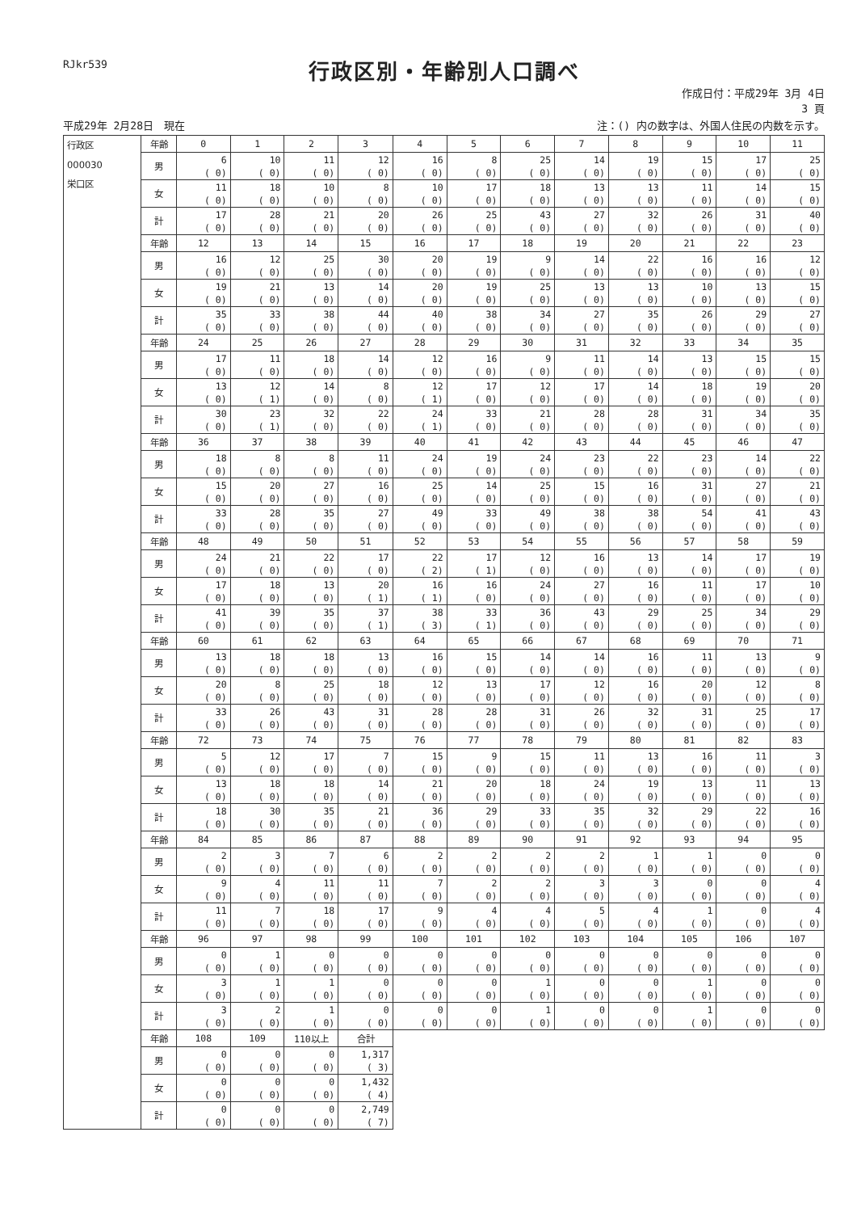RJkr539
行政区別・年齢別人口調べ
作成日付：平成29年 3月 4日
3 頁
平成29年 2月28日　現在 注：() 内の数字は、外国人住民の内数を示す。
| 行政区 000030 栄口区 | 年齢 | 0 | 1 | 2 | 3 | 4 | 5 | 6 | 7 | 8 | 9 | 10 | 11 |
| | 男 | 6 ( 0) | 10 ( 0) | 11 ( 0) | 12 ( 0) | 16 ( 0) | 8 ( 0) | 25 ( 0) | 14 ( 0) | 19 ( 0) | 15 ( 0) | 17 ( 0) | 25 ( 0) |
| | 女 | 11 ( 0) | 18 ( 0) | 10 ( 0) | 8 ( 0) | 10 ( 0) | 17 ( 0) | 18 ( 0) | 13 ( 0) | 13 ( 0) | 11 ( 0) | 14 ( 0) | 15 ( 0) |
| | 計 | 17 ( 0) | 28 ( 0) | 21 ( 0) | 20 ( 0) | 26 ( 0) | 25 ( 0) | 43 ( 0) | 27 ( 0) | 32 ( 0) | 26 ( 0) | 31 ( 0) | 40 ( 0) |
| | 年齢 | 12 | 13 | 14 | 15 | 16 | 17 | 18 | 19 | 20 | 21 | 22 | 23 |
| | 男 | 16 ( 0) | 12 ( 0) | 25 ( 0) | 30 ( 0) | 20 ( 0) | 19 ( 0) | 9 ( 0) | 14 ( 0) | 22 ( 0) | 16 ( 0) | 16 ( 0) | 12 ( 0) |
| | 女 | 19 ( 0) | 21 ( 0) | 13 ( 0) | 14 ( 0) | 20 ( 0) | 19 ( 0) | 25 ( 0) | 13 ( 0) | 13 ( 0) | 10 ( 0) | 13 ( 0) | 15 ( 0) |
| | 計 | 35 ( 0) | 33 ( 0) | 38 ( 0) | 44 ( 0) | 40 ( 0) | 38 ( 0) | 34 ( 0) | 27 ( 0) | 35 ( 0) | 26 ( 0) | 29 ( 0) | 27 ( 0) |
| | 年齢 | 24 | 25 | 26 | 27 | 28 | 29 | 30 | 31 | 32 | 33 | 34 | 35 |
| | 男 | 17 ( 0) | 11 ( 0) | 18 ( 0) | 14 ( 0) | 12 ( 0) | 16 ( 0) | 9 ( 0) | 11 ( 0) | 14 ( 0) | 13 ( 0) | 15 ( 0) | 15 ( 0) |
| | 女 | 13 ( 0) | 12 ( 1) | 14 ( 0) | 8 ( 0) | 12 ( 1) | 17 ( 0) | 12 ( 0) | 17 ( 0) | 14 ( 0) | 18 ( 0) | 19 ( 0) | 20 ( 0) |
| | 計 | 30 ( 0) | 23 ( 1) | 32 ( 0) | 22 ( 0) | 24 ( 1) | 33 ( 0) | 21 ( 0) | 28 ( 0) | 28 ( 0) | 31 ( 0) | 34 ( 0) | 35 ( 0) |
| | 年齢 | 36 | 37 | 38 | 39 | 40 | 41 | 42 | 43 | 44 | 45 | 46 | 47 |
| | 男 | 18 ( 0) | 8 ( 0) | 8 ( 0) | 11 ( 0) | 24 ( 0) | 19 ( 0) | 24 ( 0) | 23 ( 0) | 22 ( 0) | 23 ( 0) | 14 ( 0) | 22 ( 0) |
| | 女 | 15 ( 0) | 20 ( 0) | 27 ( 0) | 16 ( 0) | 25 ( 0) | 14 ( 0) | 25 ( 0) | 15 ( 0) | 16 ( 0) | 31 ( 0) | 27 ( 0) | 21 ( 0) |
| | 計 | 33 ( 0) | 28 ( 0) | 35 ( 0) | 27 ( 0) | 49 ( 0) | 33 ( 0) | 49 ( 0) | 38 ( 0) | 38 ( 0) | 54 ( 0) | 41 ( 0) | 43 ( 0) |
| | 年齢 | 48 | 49 | 50 | 51 | 52 | 53 | 54 | 55 | 56 | 57 | 58 | 59 |
| | 男 | 24 ( 0) | 21 ( 0) | 22 ( 0) | 17 ( 0) | 22 ( 2) | 17 ( 1) | 12 ( 0) | 16 ( 0) | 13 ( 0) | 14 ( 0) | 17 ( 0) | 19 ( 0) |
| | 女 | 17 ( 0) | 18 ( 0) | 13 ( 0) | 20 ( 1) | 16 ( 1) | 16 ( 0) | 24 ( 0) | 27 ( 0) | 16 ( 0) | 11 ( 0) | 17 ( 0) | 10 ( 0) |
| | 計 | 41 ( 0) | 39 ( 0) | 35 ( 0) | 37 ( 1) | 38 ( 3) | 33 ( 1) | 36 ( 0) | 43 ( 0) | 29 ( 0) | 25 ( 0) | 34 ( 0) | 29 ( 0) |
| | 年齢 | 60 | 61 | 62 | 63 | 64 | 65 | 66 | 67 | 68 | 69 | 70 | 71 |
| | 男 | 13 ( 0) | 18 ( 0) | 18 ( 0) | 13 ( 0) | 16 ( 0) | 15 ( 0) | 14 ( 0) | 14 ( 0) | 16 ( 0) | 11 ( 0) | 13 ( 0) | 9 ( 0) |
| | 女 | 20 ( 0) | 8 ( 0) | 25 ( 0) | 18 ( 0) | 12 ( 0) | 13 ( 0) | 17 ( 0) | 12 ( 0) | 16 ( 0) | 20 ( 0) | 12 ( 0) | 8 ( 0) |
| | 計 | 33 ( 0) | 26 ( 0) | 43 ( 0) | 31 ( 0) | 28 ( 0) | 28 ( 0) | 31 ( 0) | 26 ( 0) | 32 ( 0) | 31 ( 0) | 25 ( 0) | 17 ( 0) |
| | 年齢 | 72 | 73 | 74 | 75 | 76 | 77 | 78 | 79 | 80 | 81 | 82 | 83 |
| | 男 | 5 ( 0) | 12 ( 0) | 17 ( 0) | 7 ( 0) | 15 ( 0) | 9 ( 0) | 15 ( 0) | 11 ( 0) | 13 ( 0) | 16 ( 0) | 11 ( 0) | 3 ( 0) |
| | 女 | 13 ( 0) | 18 ( 0) | 18 ( 0) | 14 ( 0) | 21 ( 0) | 20 ( 0) | 18 ( 0) | 24 ( 0) | 19 ( 0) | 13 ( 0) | 11 ( 0) | 13 ( 0) |
| | 計 | 18 ( 0) | 30 ( 0) | 35 ( 0) | 21 ( 0) | 36 ( 0) | 29 ( 0) | 33 ( 0) | 35 ( 0) | 32 ( 0) | 29 ( 0) | 22 ( 0) | 16 ( 0) |
| | 年齢 | 84 | 85 | 86 | 87 | 88 | 89 | 90 | 91 | 92 | 93 | 94 | 95 |
| | 男 | 2 ( 0) | 3 ( 0) | 7 ( 0) | 6 ( 0) | 2 ( 0) | 2 ( 0) | 2 ( 0) | 2 ( 0) | 1 ( 0) | 1 ( 0) | 0 ( 0) | 0 ( 0) |
| | 女 | 9 ( 0) | 4 ( 0) | 11 ( 0) | 11 ( 0) | 7 ( 0) | 2 ( 0) | 2 ( 0) | 3 ( 0) | 3 ( 0) | 0 ( 0) | 0 ( 0) | 4 ( 0) |
| | 計 | 11 ( 0) | 7 ( 0) | 18 ( 0) | 17 ( 0) | 9 ( 0) | 4 ( 0) | 4 ( 0) | 5 ( 0) | 4 ( 0) | 1 ( 0) | 0 ( 0) | 4 ( 0) |
| | 年齢 | 96 | 97 | 98 | 99 | 100 | 101 | 102 | 103 | 104 | 105 | 106 | 107 |
| | 男 | 0 ( 0) | 1 ( 0) | 0 ( 0) | 0 ( 0) | 0 ( 0) | 0 ( 0) | 0 ( 0) | 0 ( 0) | 0 ( 0) | 0 ( 0) | 0 ( 0) | 0 ( 0) |
| | 女 | 3 ( 0) | 1 ( 0) | 1 ( 0) | 0 ( 0) | 0 ( 0) | 0 ( 0) | 1 ( 0) | 0 ( 0) | 0 ( 0) | 1 ( 0) | 0 ( 0) | 0 ( 0) |
| | 計 | 3 ( 0) | 2 ( 0) | 1 ( 0) | 0 ( 0) | 0 ( 0) | 0 ( 0) | 1 ( 0) | 0 ( 0) | 0 ( 0) | 1 ( 0) | 0 ( 0) | 0 ( 0) |
| | 年齢 | 108 | 109 | 110以上 | 合計 | | | | | | | | |
| | 男 | 0 ( 0) | 0 ( 0) | 0 ( 0) | 1,317 ( 3) | | | | | | | | |
| | 女 | 0 ( 0) | 0 ( 0) | 0 ( 0) | 1,432 ( 4) | | | | | | | | |
| | 計 | 0 ( 0) | 0 ( 0) | 0 ( 0) | 2,749 ( 7) | | | | | | | | |